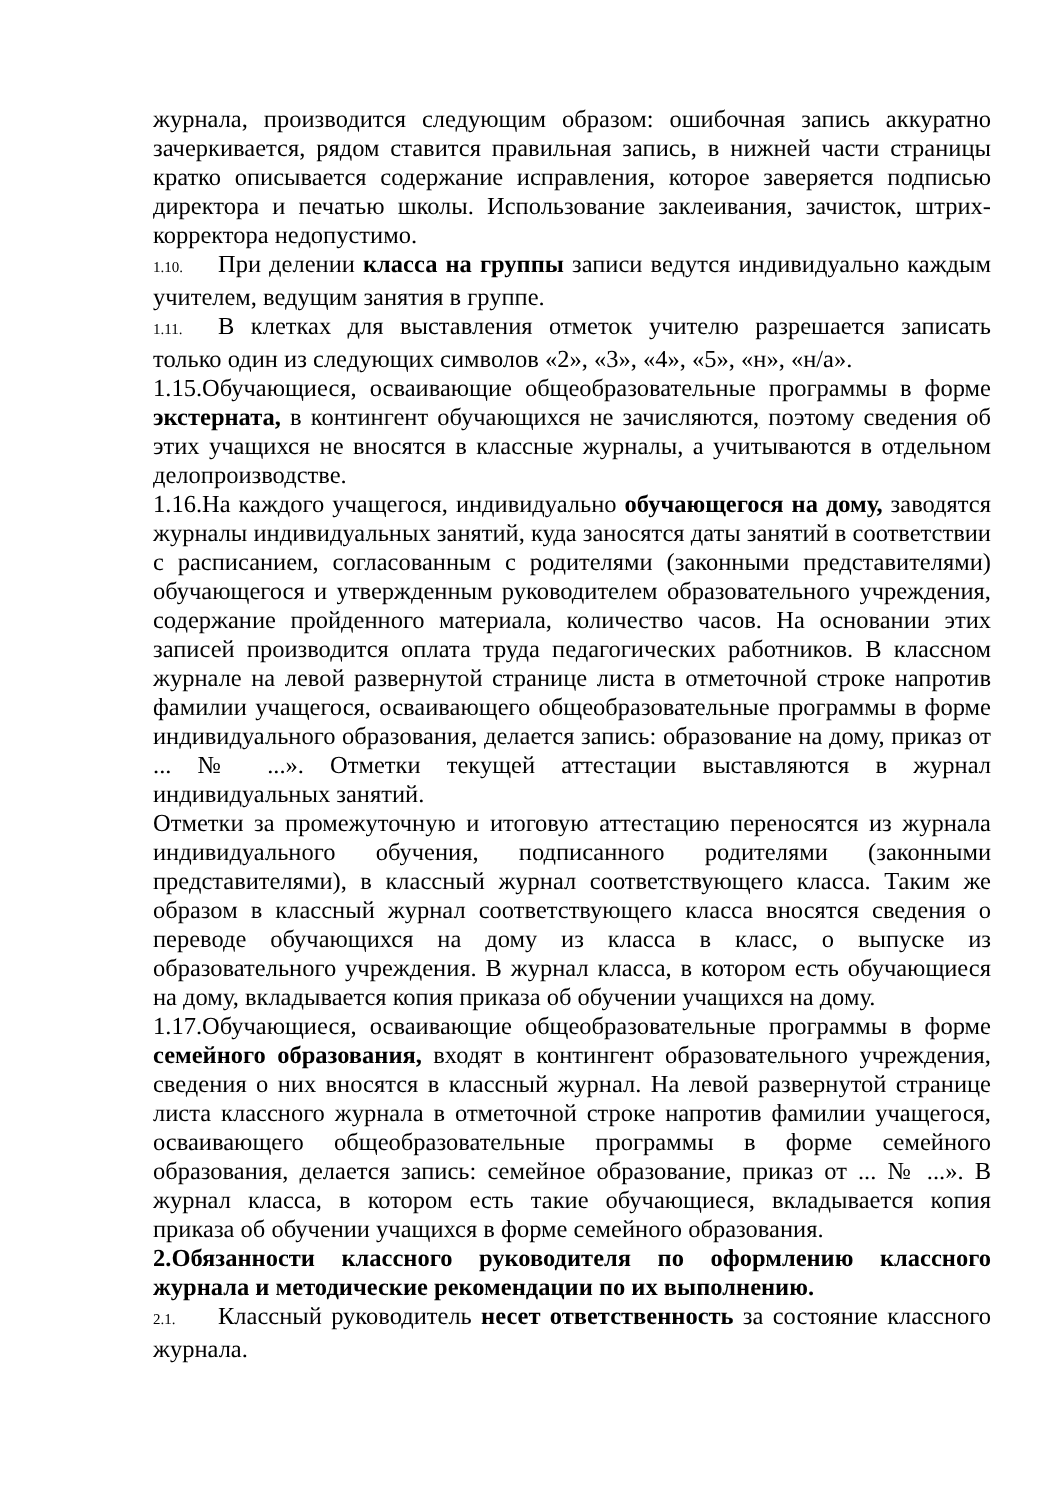журнала, производится следующим образом: ошибочная запись аккуратно зачеркивается, рядом ставится правильная запись, в нижней части страницы кратко описывается содержание исправления, которое заверяется подписью директора и печатью школы. Использование заклеивания, зачисток, штрих-корректора недопустимо.
1.10. При делении класса на группы записи ведутся индивидуально каждым учителем, ведущим занятия в группе.
1.11. В клетках для выставления отметок учителю разрешается записать только один из следующих символов «2», «3», «4», «5», «н», «н/а».
1.15.Обучающиеся, осваивающие общеобразовательные программы в форме экстерната, в контингент обучающихся не зачисляются, поэтому сведения об этих учащихся не вносятся в классные журналы, а учитываются в отдельном делопроизводстве.
1.16.На каждого учащегося, индивидуально обучающегося на дому, заводятся журналы индивидуальных занятий, куда заносятся даты занятий в соответствии с расписанием, согласованным с родителями (законными представителями) обучающегося и утвержденным руководителем образовательного учреждения, содержание пройденного материала, количество часов. На основании этих записей производится оплата труда педагогических работников. В классном журнале на левой развернутой странице листа в отметочной строке напротив фамилии учащегося, осваивающего общеобразовательные программы в форме индивидуального образования, делается запись: образование на дому, приказ от ... № ...». Отметки текущей аттестации выставляются в журнал индивидуальных занятий.
Отметки за промежуточную и итоговую аттестацию переносятся из журнала индивидуального обучения, подписанного родителями (законными представителями), в классный журнал соответствующего класса. Таким же образом в классный журнал соответствующего класса вносятся сведения о переводе обучающихся на дому из класса в класс, о выпуске из образовательного учреждения. В журнал класса, в котором есть обучающиеся на дому, вкладывается копия приказа об обучении учащихся на дому.
1.17.Обучающиеся, осваивающие общеобразовательные программы в форме семейного образования, входят в контингент образовательного учреждения, сведения о них вносятся в классный журнал. На левой развернутой странице листа классного журнала в отметочной строке напротив фамилии учащегося, осваивающего общеобразовательные программы в форме семейного образования, делается запись: семейное образование, приказ от ... № ...». В журнал класса, в котором есть такие обучающиеся, вкладывается копия приказа об обучении учащихся в форме семейного образования.
2.Обязанности классного руководителя по оформлению классного журнала и методические рекомендации по их выполнению.
2.1. Классный руководитель несет ответственность за состояние классного журнала.